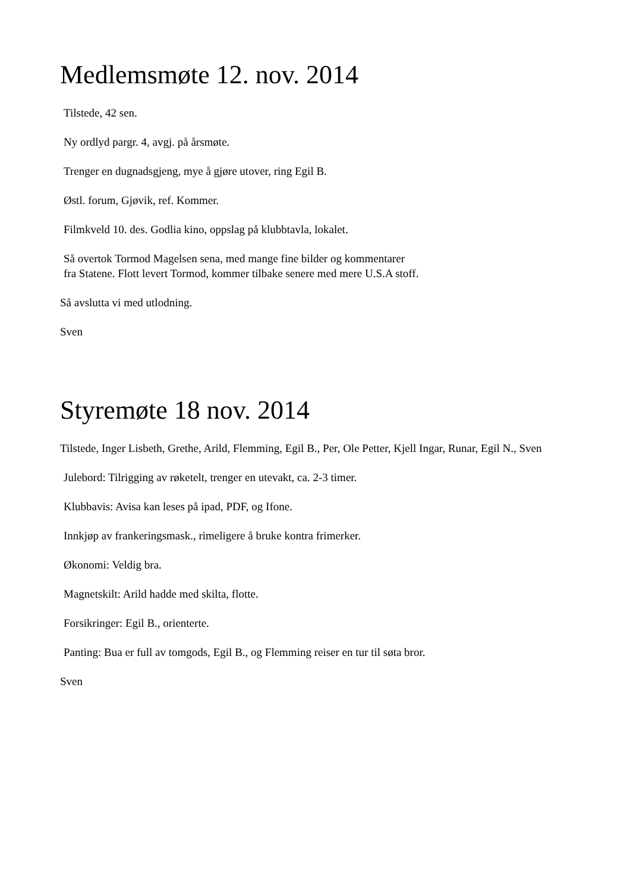Medlemsmøte 12. nov. 2014
Tilstede, 42 sen.
Ny ordlyd pargr. 4, avgj. på årsmøte.
Trenger en dugnadsgjeng, mye å gjøre utover, ring Egil B.
Østl. forum, Gjøvik, ref. Kommer.
Filmkveld 10. des. Godlia kino, oppslag på klubbtavla, lokalet.
Så overtok Tormod Magelsen sena, med mange fine bilder og kommentarer
fra Statene. Flott levert Tormod, kommer tilbake senere med mere U.S.A stoff.
Så avslutta vi med utlodning.
Sven
Styremøte 18 nov. 2014
Tilstede, Inger Lisbeth, Grethe, Arild, Flemming, Egil B., Per, Ole Petter, Kjell Ingar, Runar, Egil N., Sven
Julebord: Tilrigging av røketelt, trenger en utevakt, ca. 2-3 timer.
Klubbavis: Avisa kan leses på ipad, PDF, og Ifone.
Innkjøp av frankeringsmask., rimeligere å bruke kontra frimerker.
Økonomi: Veldig bra.
Magnetskilt: Arild hadde med skilta, flotte.
Forsikringer: Egil B., orienterte.
Panting: Bua er full av tomgods, Egil B., og Flemming reiser en tur til søta bror.
Sven